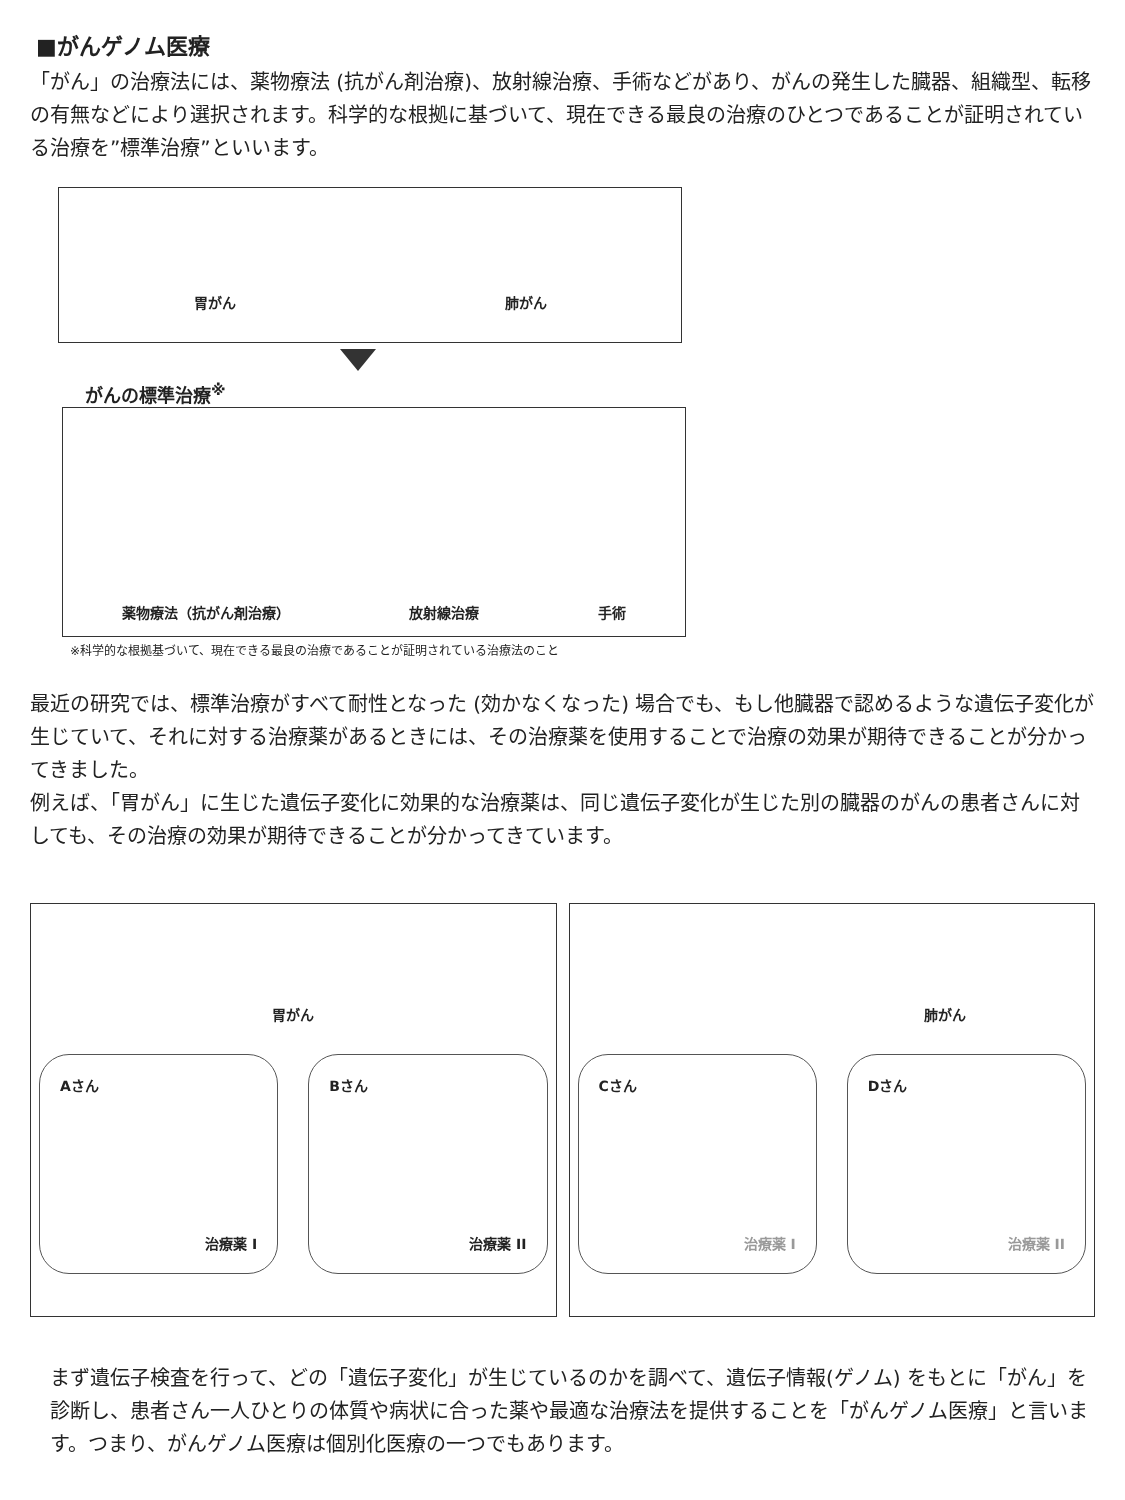■がんゲノム医療
「がん」の治療法には、薬物療法 (抗がん剤治療)、放射線治療、手術などがあり、がんの発生した臓器、組織型、転移の有無などにより選択されます。科学的な根拠に基づいて、現在できる最良の治療のひとつであることが証明されている治療を”標準治療”といいます。
胃がん 肺がん
がんの標準治療<sup>※</sup>
薬物療法（抗がん剤治療） 放射線治療 手術
※科学的な根拠基づいて、現在できる最良の治療であることが証明されている治療法のこと
最近の研究では、標準治療がすべて耐性となった (効かなくなった) 場合でも、もし他臓器で認めるような遺伝子変化が生じていて、それに対する治療薬があるときには、その治療薬を使用することで治療の効果が期待できることが分かってきました。
例えば、「胃がん」に生じた遺伝子変化に効果的な治療薬は、同じ遺伝子変化が生じた別の臓器のがんの患者さんに対しても、その治療の効果が期待できることが分かってきています。
胃がん
Aさん
治療薬 I
Bさん
治療薬 II
肺がん
Cさん
治療薬 I
Dさん
治療薬 II
まず遺伝子検査を行って、どの「遺伝子変化」が生じているのかを調べて、遺伝子情報(ゲノム) をもとに「がん」を診断し、患者さん一人ひとりの体質や病状に合った薬や最適な治療法を提供することを「がんゲノム医療」と言います。つまり、がんゲノム医療は個別化医療の一つでもあります。